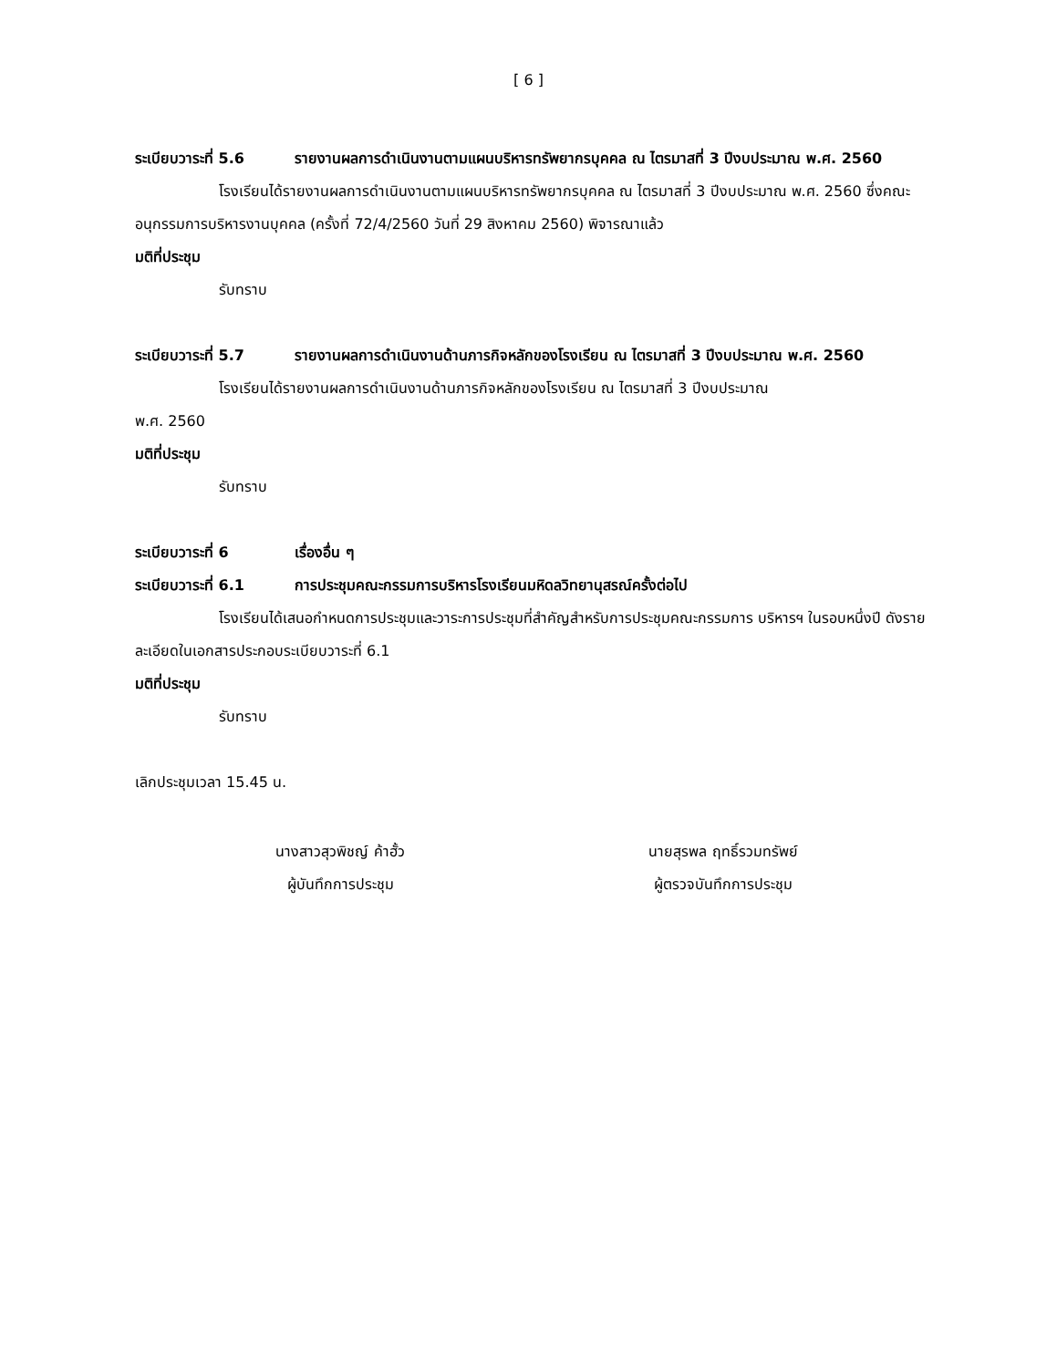[ 6 ]
ระเบียบวาระที่ 5.6 รายงานผลการดำเนินงานตามแผนบริหารทรัพยากรบุคคล ณ ไตรมาสที่ 3 ปีงบประมาณ พ.ศ. 2560
โรงเรียนได้รายงานผลการดำเนินงานตามแผนบริหารทรัพยากรบุคคล ณ ไตรมาสที่ 3 ปีงบประมาณ พ.ศ. 2560 ซึ่งคณะอนุกรรมการบริหารงานบุคคล (ครั้งที่ 72/4/2560 วันที่ 29 สิงหาคม 2560) พิจารณาแล้ว
มติที่ประชุม
รับทราบ
ระเบียบวาระที่ 5.7 รายงานผลการดำเนินงานด้านภารกิจหลักของโรงเรียน ณ ไตรมาสที่ 3 ปีงบประมาณ พ.ศ. 2560
โรงเรียนได้รายงานผลการดำเนินงานด้านภารกิจหลักของโรงเรียน ณ ไตรมาสที่ 3 ปีงบประมาณ
พ.ศ. 2560
มติที่ประชุม
รับทราบ
ระเบียบวาระที่ 6 เรื่องอื่น ๆ
ระเบียบวาระที่ 6.1 การประชุมคณะกรรมการบริหารโรงเรียนมหิดลวิทยานุสรณ์ครั้งต่อไป
โรงเรียนได้เสนอกำหนดการประชุมและวาระการประชุมที่สำคัญสำหรับการประชุมคณะกรรมการ บริหารฯ ในรอบหนึ่งปี ดังรายละเอียดในเอกสารประกอบระเบียบวาระที่ 6.1
มติที่ประชุม
รับทราบ
เลิกประชุมเวลา 15.45 น.
นางสาวสุวพิชญ์ ค้าฮั้ว
ผู้บันทึกการประชุม
นายสุรพล ฤทธิ์รวมทรัพย์
ผู้ตรวจบันทึกการประชุม